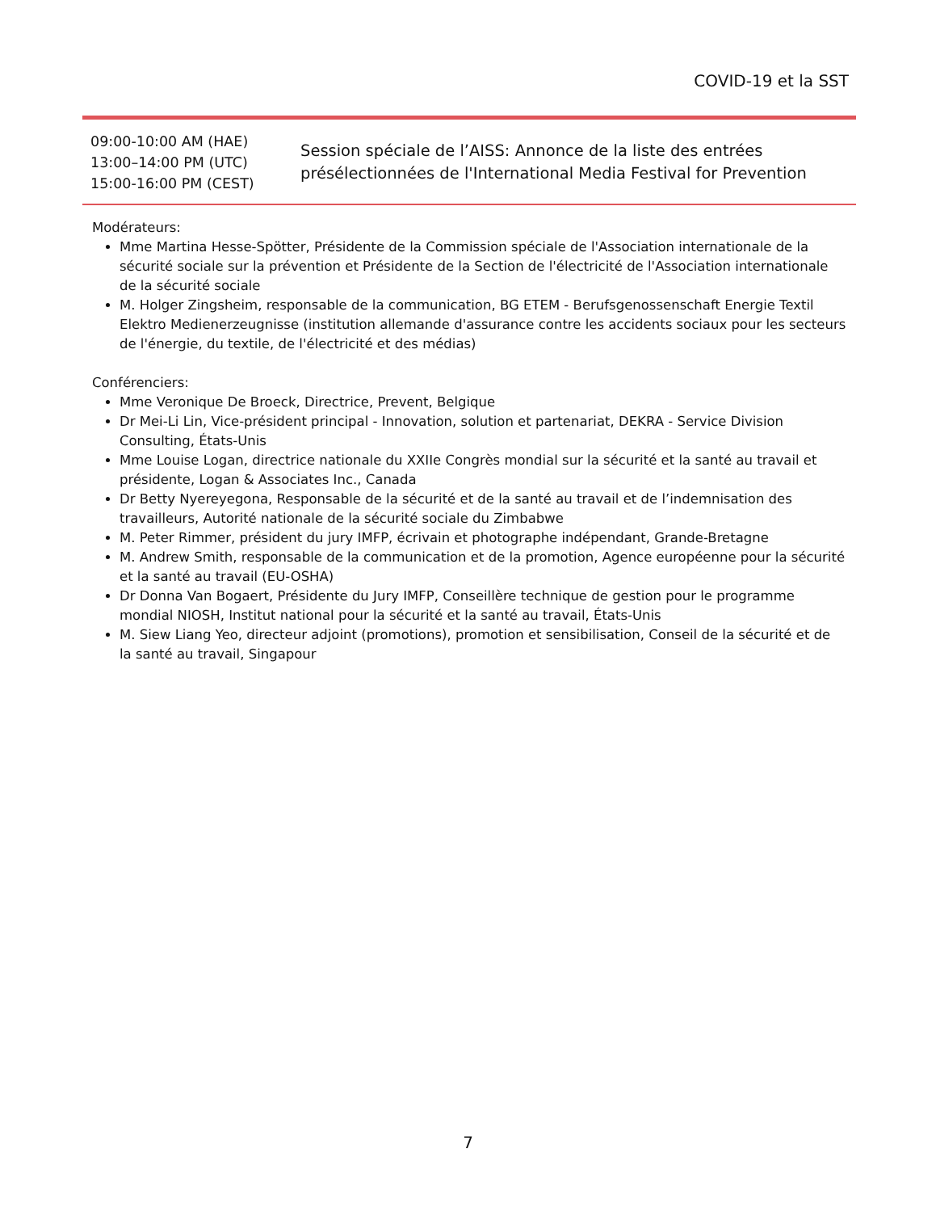COVID-19 et la SST
| 09:00-10:00 AM (HAE) 13:00–14:00 PM (UTC) 15:00-16:00 PM (CEST) | Session spéciale de l’AISS: Annonce de la liste des entrées présélectionnées de l'International Media Festival for Prevention |
Modérateurs:
Mme Martina Hesse-Spötter, Présidente de la Commission spéciale de l'Association internationale de la sécurité sociale sur la prévention et Présidente de la Section de l'électricité de l'Association internationale de la sécurité sociale
M. Holger Zingsheim, responsable de la communication, BG ETEM - Berufsgenossenschaft Energie Textil Elektro Medienerzeugnisse (institution allemande d'assurance contre les accidents sociaux pour les secteurs de l'énergie, du textile, de l'électricité et des médias)
Conférenciers:
Mme Veronique De Broeck, Directrice, Prevent, Belgique
Dr Mei-Li Lin, Vice-président principal - Innovation, solution et partenariat, DEKRA - Service Division Consulting, États-Unis
Mme Louise Logan, directrice nationale du XXIIe Congrès mondial sur la sécurité et la santé au travail et présidente, Logan & Associates Inc., Canada
Dr Betty Nyereyegona, Responsable de la sécurité et de la santé au travail et de l’indemnisation des travailleurs, Autorité nationale de la sécurité sociale du Zimbabwe
M. Peter Rimmer, président du jury IMFP, écrivain et photographe indépendant, Grande-Bretagne
M. Andrew Smith, responsable de la communication et de la promotion, Agence européenne pour la sécurité et la santé au travail (EU-OSHA)
Dr Donna Van Bogaert, Présidente du Jury IMFP, Conseillère technique de gestion pour le programme mondial NIOSH, Institut national pour la sécurité et la santé au travail, États-Unis
M. Siew Liang Yeo, directeur adjoint (promotions), promotion et sensibilisation, Conseil de la sécurité et de la santé au travail, Singapour
7